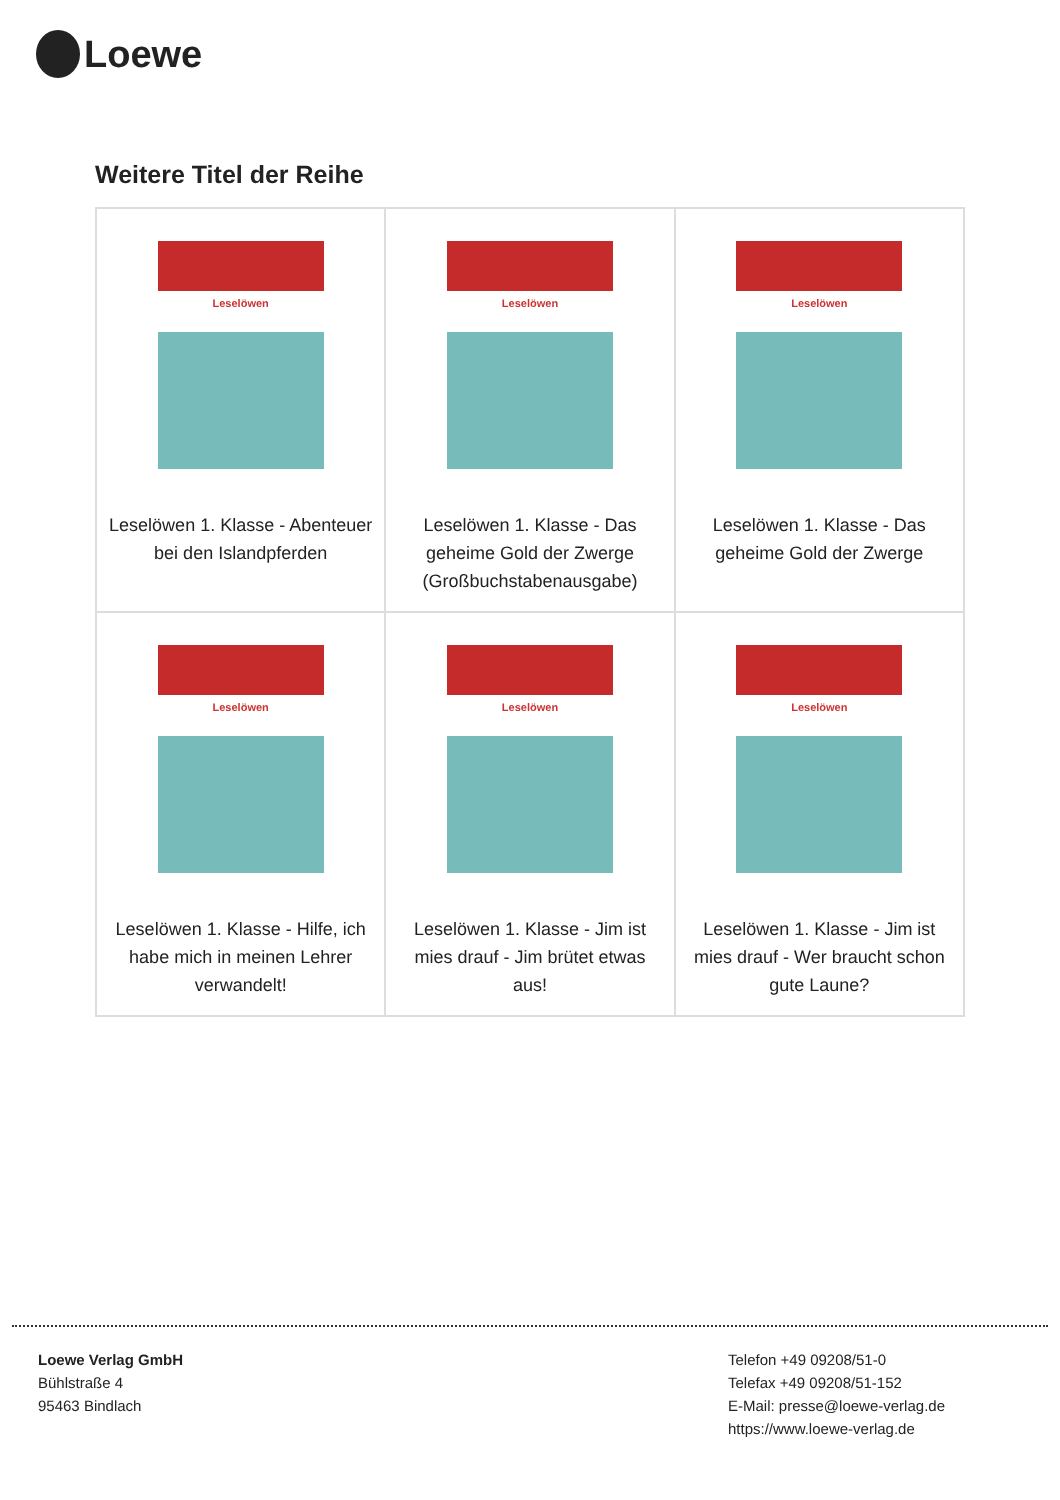Loewe
Weitere Titel der Reihe
| Leselöwen Leselöwen 1. Klasse - Abenteuer bei den Islandpferden | Leselöwen Leselöwen 1. Klasse - Das geheime Gold der Zwerge (Großbuchstabenausgabe) | Leselöwen Leselöwen 1. Klasse - Das geheime Gold der Zwerge |
| Leselöwen Leselöwen 1. Klasse - Hilfe, ich habe mich in meinen Lehrer verwandelt! | Leselöwen Leselöwen 1. Klasse - Jim ist mies drauf - Jim brütet etwas aus! | Leselöwen Leselöwen 1. Klasse - Jim ist mies drauf - Wer braucht schon gute Laune? |
Loewe Verlag GmbH
Bühlstraße 4
95463 Bindlach
Telefon +49 09208/51-0
Telefax +49 09208/51-152
E-Mail: presse@loewe-verlag.de
https://www.loewe-verlag.de